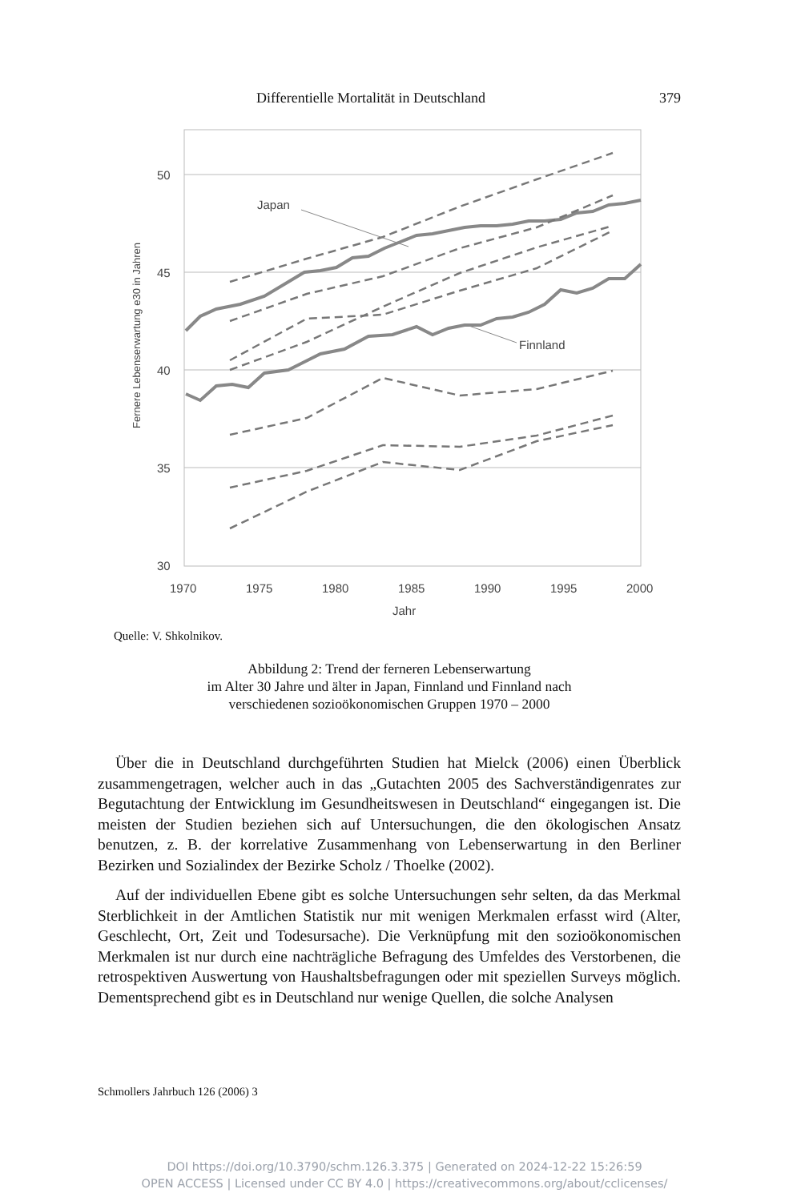Differentielle Mortalität in Deutschland 379
50
45
40
35
30
1970
1975
1980
1985
1990
1995
2000
Jahr
Fernere Lebenserwartung e30 in Jahren
Japan
Finnland
Quelle: V. Shkolnikov.
Abbildung 2: Trend der ferneren Lebenserwartung
im Alter 30 Jahre und älter in Japan, Finnland und Finnland nach
verschiedenen sozioökonomischen Gruppen 1970 – 2000
Über die in Deutschland durchgeführten Studien hat Mielck (2006) einen Überblick zusammengetragen, welcher auch in das „Gutachten 2005 des Sachverständigenrates zur Begutachtung der Entwicklung im Gesundheitswesen in Deutschland“ eingegangen ist. Die meisten der Studien beziehen sich auf Untersuchungen, die den ökologischen Ansatz benutzen, z. B. der korrelative Zusammenhang von Lebenserwartung in den Berliner Bezirken und Sozialindex der Bezirke Scholz / Thoelke (2002).
Auf der individuellen Ebene gibt es solche Untersuchungen sehr selten, da das Merkmal Sterblichkeit in der Amtlichen Statistik nur mit wenigen Merkmalen erfasst wird (Alter, Geschlecht, Ort, Zeit und Todesursache). Die Verknüpfung mit den sozioökonomischen Merkmalen ist nur durch eine nachträgliche Befragung des Umfeldes des Verstorbenen, die retrospektiven Auswertung von Haushaltsbefragungen oder mit speziellen Surveys möglich. Dementsprechend gibt es in Deutschland nur wenige Quellen, die solche Analysen
Schmollers Jahrbuch 126 (2006) 3
DOI https://doi.org/10.3790/schm.126.3.375 | Generated on 2024-12-22 15:26:59
OPEN ACCESS | Licensed under CC BY 4.0 | https://creativecommons.org/about/cclicenses/